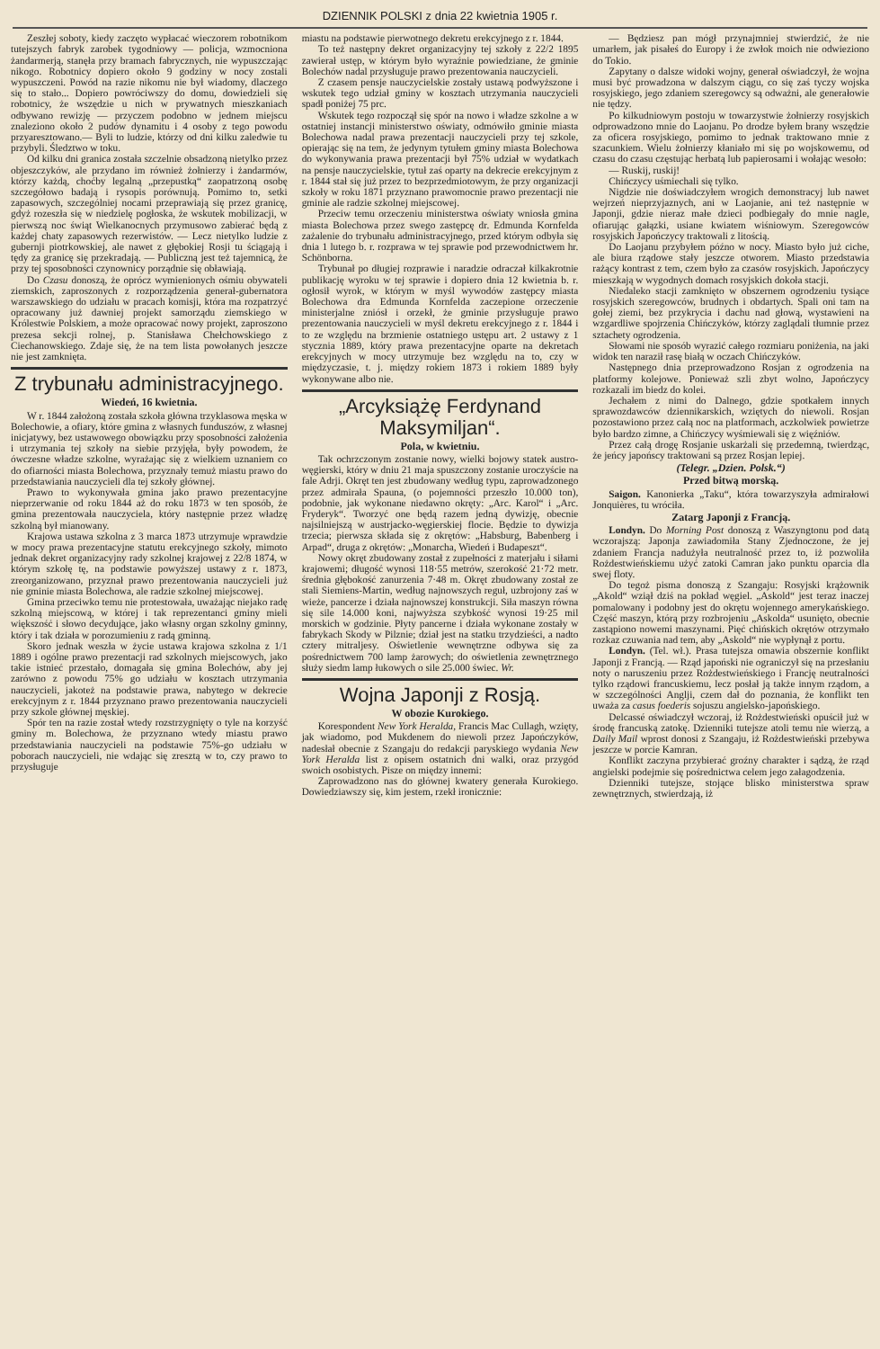DZIENNIK POLSKI z dnia 22 kwietnia 1905 r.
Zeszłej soboty, kiedy zaczęto wypłacać wieczorem robotnikom tutejszych fabryk zarobek tygodniowy — policja, wzmocniona żandarmerją, stanęła przy bramach fabrycznych, nie wypuszczając nikogo. Robotnicy dopiero około 9 godziny w nocy zostali wypuszczeni. Powód na razie nikomu nie był wiadomy, dlaczego się to stało... Dopiero powróciwszy do domu, dowiedzieli się robotnicy, że wszędzie u nich w prywatnych mieszkaniach odbywano rewizję — przyczem podobno w jednem miejscu znaleziono około 2 pudów dynamitu i 4 osoby z tego powodu przyaresztowano.— Byli to ludzie, którzy od dni kilku zaledwie tu przybyli. Śledztwo w toku.
Od kilku dni granica została szczelnie obsadzoną nietylko przez objeszczyków, ale przydano im również żołnierzy i żandarmów, którzy każdą, choćby legalną „przepustką“ zaopatrzoną osobę szczegółowo badają i rysopis porównują. Pomimo to, setki zapasowych, szczególniej nocami przeprawiają się przez granicę, gdyż rozeszła się w niedzielę pogłoska, że wskutek mobilizacji, w pierwszą noc świąt Wielkanocnych przymusowo zabierać będą z każdej chaty zapasowych rezerwistów. — Lecz nietylko ludzie z gubernji piotrkowskiej, ale nawet z głębokiej Rosji tu ściągają i tędy za granicę się przekradają. — Publiczną jest też tajemnicą, że przy tej sposobności czynownicy porządnie się obławiają.
Do Czasu donoszą, że oprócz wymienionych ośmiu obywateli ziemskich, zaproszonych z rozporządzenia generał-gubernatora warszawskiego do udziału w pracach komisji, która ma rozpatrzyć opracowany już dawniej projekt samorządu ziemskiego w Królestwie Polskiem, a może opracować nowy projekt, zaproszono prezesa sekcji rolnej, p. Stanisława Chełchowskiego z Ciechanowskiego. Zdaje się, że na tem lista powołanych jeszcze nie jest zamknięta.
Z trybunału administracyjnego.
Wiedeń, 16 kwietnia.
W r. 1844 założoną została szkoła główna trzyklasowa męska w Bolechowie, a ofiary, które gmina z własnych funduszów, z własnej inicjatywy, bez ustawowego obowiązku przy sposobności założenia i utrzymania tej szkoły na siebie przyjęła, były powodem, że ówczesne władze szkolne, wyrażając się z wielkiem uznaniem co do ofiarności miasta Bolechowa, przyznały temuż miastu prawo do przedstawiania nauczycieli dla tej szkoły głównej.
Prawo to wykonywała gmina jako prawo prezentacyjne nieprzerwanie od roku 1844 aż do roku 1873 w ten sposób, że gmina prezentowała nauczyciela, który następnie przez władzę szkolną był mianowany.
Krajowa ustawa szkolna z 3 marca 1873 utrzymuje wprawdzie w mocy prawa prezentacyjne statutu erekcyjnego szkoły, mimoto jednak dekret organizacyjny rady szkolnej krajowej z 22/8 1874, w którym szkołę tę, na podstawie powyższej ustawy z r. 1873, zreorganizowano, przyznał prawo prezentowania nauczycieli już nie gminie miasta Bolechowa, ale radzie szkolnej miejscowej.
Gmina przeciwko temu nie protestowała, uważając niejako radę szkolną miejscową, w której i tak reprezentanci gminy mieli większość i słowo decydujące, jako własny organ szkolny gminny, który i tak działa w porozumieniu z radą gminną.
Skoro jednak weszła w życie ustawa krajowa szkolna z 1/1 1889 i ogólne prawo prezentacji rad szkolnych miejscowych, jako takie istnieć przestało, domagała się gmina Bolechów, aby jej zarówno z powodu 75% go udziału w kosztach utrzymania nauczycieli, jakoteż na podstawie prawa, nabytego w dekrecie erekcyjnym z r. 1844 przyznano prawo prezentowania nauczycieli przy szkole głównej męskiej.
Spór ten na razie został wtedy rozstrzygnięty o tyle na korzyść gminy m. Bolechowa, że przyznano wtedy miastu prawo przedstawiania nauczycieli na podstawie 75%-go udziału w poborach nauczycieli, nie wdając się zresztą w to, czy prawo to przysługuje
miastu na podstawie pierwotnego dekretu erekcyjnego z r. 1844.
To też następny dekret organizacyjny tej szkoły z 22/2 1895 zawierał ustęp, w którym było wyraźnie powiedziane, że gminie Bolechów nadal przysługuje prawo prezentowania nauczycieli.
Z czasem pensje nauczycielskie zostały ustawą podwyższone i wskutek tego udział gminy w kosztach utrzymania nauczycieli spadł poniżej 75 prc.
Wskutek tego rozpoczął się spór na nowo i władze szkolne a w ostatniej instancji ministerstwo oświaty, odmówiło gminie miasta Bolechowa nadal prawa prezentacji nauczycieli przy tej szkole, opierając się na tem, że jedynym tytułem gminy miasta Bolechowa do wykonywania prawa prezentacji był 75% udział w wydatkach na pensje nauczycielskie, tytuł zaś oparty na dekrecie erekcyjnym z r. 1844 stał się już przez to bezprzedmiotowym, że przy organizacji szkoły w roku 1871 przyznano prawomocnie prawo prezentacji nie gminie ale radzie szkolnej miejscowej.
Przeciw temu orzeczeniu ministerstwa oświaty wniosła gmina miasta Bolechowa przez swego zastępcę dr. Edmunda Kornfelda zażalenie do trybunału administracyjnego, przed którym odbyła się dnia 1 lutego b. r. rozprawa w tej sprawie pod przewodnictwem hr. Schönborna.
Trybunał po długiej rozprawie i naradzie odraczał kilkakrotnie publikację wyroku w tej sprawie i dopiero dnia 12 kwietnia b. r. ogłosił wyrok, w którym w myśl wywodów zastępcy miasta Bolechowa dra Edmunda Kornfelda zaczepione orzeczenie ministerjalne zniósł i orzekł, że gminie przysługuje prawo prezentowania nauczycieli w myśl dekretu erekcyjnego z r. 1844 i to ze względu na brzmienie ostatniego ustępu art. 2 ustawy z 1 stycznia 1889, który prawa prezentacyjne oparte na dekretach erekcyjnych w mocy utrzymuje bez względu na to, czy w międzyczasie, t. j. między rokiem 1873 i rokiem 1889 były wykonywane albo nie.
„Arcyksiążę Ferdynand Maksymiljan“.
Pola, w kwietniu.
Tak ochrzczonym zostanie nowy, wielki bojowy statek austro-węgierski, który w dniu 21 maja spuszczony zostanie uroczyście na fale Adrji. Okręt ten jest zbudowany według typu, zaprowadzonego przez admirała Spauna, (o pojemności przeszło 10.000 ton), podobnie, jak wykonane niedawno okręty: „Arc. Karol“ i „Arc. Fryderyk“. Tworzyć one będą razem jedną dywizję, obecnie najsilniejszą w austrjacko-węgierskiej flocie. Będzie to dywizja trzecia; pierwsza składa się z okrętów: „Habsburg, Babenberg i Arpad“, druga z okrętów: „Monarcha, Wiedeń i Budapeszt“.
Nowy okręt zbudowany został z zupełności z materjału i siłami krajowemi; długość wynosi 118·55 metrów, szerokość 21·72 metr. średnia głębokość zanurzenia 7·48 m. Okręt zbudowany został ze stali Siemiens-Martin, według najnowszych reguł, uzbrojony zaś w wieże, pancerze i działa najnowszej konstrukcji. Siła maszyn równa się sile 14.000 koni, najwyższa szybkość wynosi 19·25 mil morskich w godzinie. Płyty pancerne i działa wykonane zostały w fabrykach Skody w Pilznie; dział jest na statku trzydzieści, a nadto cztery mitraljesy. Oświetlenie wewnętrzne odbywa się za pośrednictwem 700 lamp żarowych; do oświetlenia zewnętrznego służy siedm lamp łukowych o sile 25.000 świec. Wr.
Wojna Japonji z Rosją.
W obozie Kurokiego.
Korespondent New York Heralda, Francis Mac Cullagh, wzięty, jak wiadomo, pod Mukdenem do niewoli przez Japończyków, nadesłał obecnie z Szangaju do redakcji paryskiego wydania New York Heralda list z opisem ostatnich dni walki, oraz przygód swoich osobistych. Pisze on między innemi:
Zaprowadzono nas do głównej kwatery generała Kurokiego. Dowiedziawszy się, kim jestem, rzekł ironicznie:
— Będziesz pan mógł przynajmniej stwierdzić, że nie umarłem, jak pisałeś do Europy i że zwłok moich nie odwieziono do Tokio.
Zapytany o dalsze widoki wojny, generał oświadczył, że wojna musi być prowadzona w dalszym ciągu, co się zaś tyczy wojska rosyjskiego, jego zdaniem szeregowcy są odważni, ale generałowie nie tędzy.
Po kilkudniowym postoju w towarzystwie żołnierzy rosyjskich odprowadzono mnie do Laojanu. Po drodze byłem brany wszędzie za oficera rosyjskiego, pomimo to jednak traktowano mnie z szacunkiem. Wielu żołnierzy kłaniało mi się po wojskowemu, od czasu do czasu częstując herbatą lub papierosami i wołając wesoło:
— Ruskij, ruskij!
Chińczycy uśmiechali się tylko.
Nigdzie nie doświadczyłem wrogich demonstracyj lub nawet wejrzeń nieprzyjaznych, ani w Laojanie, ani też następnie w Japonji, gdzie nieraz małe dzieci podbiegały do mnie nagle, ofiarując gałązki, usiane kwiatem wiśniowym. Szeregowców rosyjskich Japończycy traktowali z litością.
Do Laojanu przybyłem późno w nocy. Miasto było już ciche, ale biura rządowe stały jeszcze otworem. Miasto przedstawia rażący kontrast z tem, czem było za czasów rosyjskich. Japończycy mieszkają w wygodnych domach rosyjskich dokoła stacji.
Niedaleko stacji zamknięto w obszernem ogrodzeniu tysiące rosyjskich szeregowców, brudnych i obdartych. Spali oni tam na gołej ziemi, bez przykrycia i dachu nad głową, wystawieni na wzgardliwe spojrzenia Chińczyków, którzy zaglądali tłumnie przez sztachety ogrodzenia.
Słowami nie sposób wyrazić całego rozmiaru poniżenia, na jaki widok ten naraził rasę białą w oczach Chińczyków.
Następnego dnia przeprowadzono Rosjan z ogrodzenia na platformy kolejowe. Ponieważ szli zbyt wolno, Japończycy rozkazali im biedz do kolei.
Jechałem z nimi do Dalnego, gdzie spotkałem innych sprawozdawców dziennikarskich, wziętych do niewoli. Rosjan pozostawiono przez całą noc na platformach, aczkolwiek powietrze było bardzo zimne, a Chińczycy wyśmiewali się z więźniów.
Przez całą drogę Rosjanie uskarżali się przedemną, twierdząc, że jeńcy japońscy traktowani są przez Rosjan lepiej.
(Telegr. „Dzien. Polsk.“)
Przed bitwą morską.
Saigon. Kanonierka „Taku“, która towarzyszyła admirałowi Jonquières, tu wróciła.
Zatarg Japonji z Francją.
Londyn. Do Morning Post donoszą z Waszyngtonu pod datą wczorajszą: Japonja zawiadomiła Stany Zjednoczone, że jej zdaniem Francja nadużyła neutralność przez to, iż pozwoliła Rożdestwieńskiemu użyć zatoki Camran jako punktu oparcia dla swej floty.
Do tegoż pisma donoszą z Szangaju: Rosyjski krążownik „Akold“ wziął dziś na pokład węgiel. „Askold“ jest teraz inaczej pomalowany i podobny jest do okrętu wojennego amerykańskiego. Część maszyn, którą przy rozbrojeniu „Askolda“ usunięto, obecnie zastąpiono nowemi maszynami. Pięć chińskich okrętów otrzymało rozkaz czuwania nad tem, aby „Askold“ nie wypłynął z portu.
Londyn. (Tel. wł.). Prasa tutejsza omawia obszernie konflikt Japonji z Francją. — Rząd japoński nie ograniczył się na przesłaniu noty o naruszeniu przez Rożdestwieńskiego i Francję neutralności tylko rządowi francuskiemu, lecz posłał ją także innym rządom, a w szczególności Anglji, czem dał do poznania, że konflikt ten uważa za casus foederis sojuszu angielsko-japońskiego.
Delcassé oświadczył wczoraj, iż Rożdestwieński opuścił już w środę francuską zatokę. Dzienniki tutejsze atoli temu nie wierzą, a Daily Mail wprost donosi z Szangaju, iż Rożdestwieński przebywa jeszcze w porcie Kamran.
Konflikt zaczyna przybierać groźny charakter i sądzą, że rząd angielski podejmie się pośrednictwa celem jego załagodzenia.
Dzienniki tutejsze, stojące blisko ministerstwa spraw zewnętrznych, stwierdzają, iż